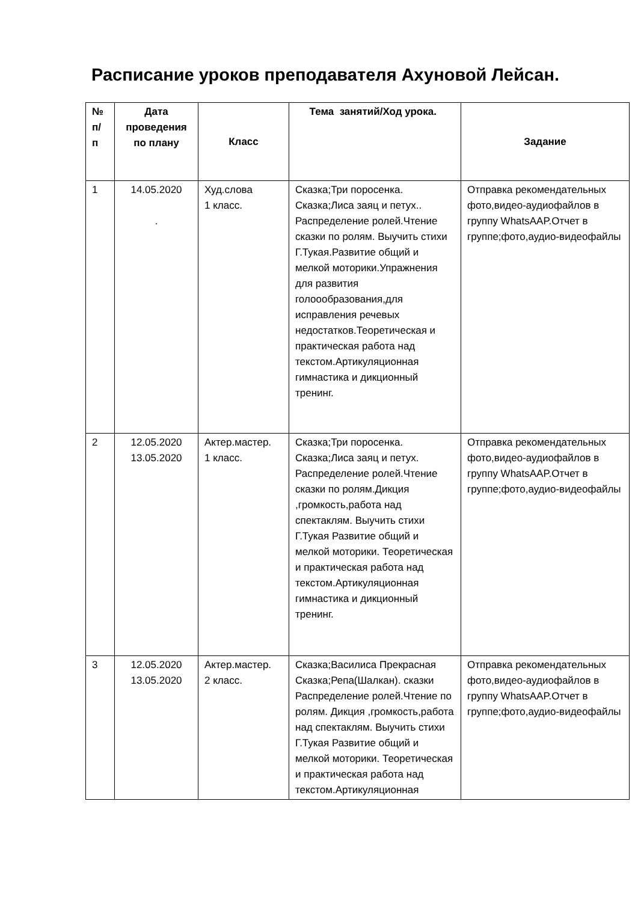Расписание уроков преподавателя Ахуновой Лейсан.
| № п/ п | Дата проведения по плану | Класс | Тема занятий/Ход урока. | Задание |
| --- | --- | --- | --- | --- |
| 1 | 14.05.2020 . | Худ.слова 1 класс. | Сказка;Три поросенка. Сказка;Лиса заяц и петух.. Распределение ролей.Чтение сказки по ролям. Выучить стихи Г.Тукая.Развитие общий и мелкой моторики.Упражнения для развития голоообразования,для исправления речевых недостатков.Теоретическая и практическая работа над текстом.Артикуляционная гимнастика и дикционный тренинг. | Отправка рекомендательных фото,видео-аудиофайлов в группу WhatsAAP.Отчет в группе;фото,аудио-видеофайлы |
| 2 | 12.05.2020 13.05.2020 | Актер.мастер. 1 класс. | Сказка;Три поросенка. Сказка;Лиса заяц и петух. Распределение ролей.Чтение сказки по ролям.Дикция ,громкость,работа над спектаклям. Выучить стихи Г.Тукая Развитие общий и мелкой моторики. Теоретическая и практическая работа над текстом.Артикуляционная гимнастика и дикционный тренинг. | Отправка рекомендательных фото,видео-аудиофайлов в группу WhatsAAP.Отчет в группе;фото,аудио-видеофайлы |
| 3 | 12.05.2020 13.05.2020 | Актер.мастер. 2 класс. | Сказка;Василиса Прекрасная Сказка;Репа(Шалкан). сказки Распределение ролей.Чтение по ролям. Дикция ,громкость,работа над спектаклям. Выучить стихи Г.Тукая Развитие общий и мелкой моторики. Теоретическая и практическая работа над текстом.Артикуляционная | Отправка рекомендательных фото,видео-аудиофайлов в группу WhatsAAP.Отчет в группе;фото,аудио-видеофайлы |